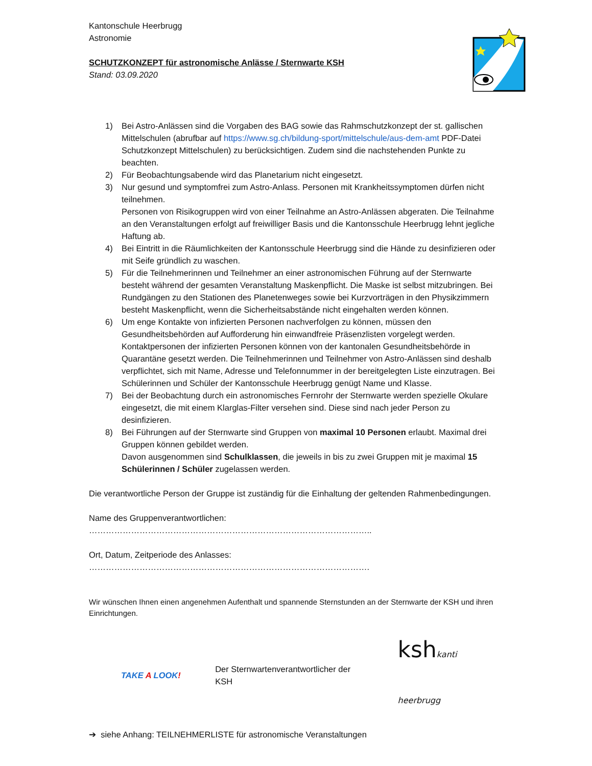Kantonschule Heerbrugg
Astronomie
SCHUTZKONZEPT für astronomische Anlässe / Sternwarte KSH
Stand: 03.09.2020
1) Bei Astro-Anlässen sind die Vorgaben des BAG sowie das Rahmschutzkonzept der st. gallischen Mittelschulen (abrufbar auf https://www.sg.ch/bildung-sport/mittelschule/aus-dem-amt PDF-Datei Schutzkonzept Mittelschulen) zu berücksichtigen. Zudem sind die nachstehenden Punkte zu beachten.
2) Für Beobachtungsabende wird das Planetarium nicht eingesetzt.
3) Nur gesund und symptomfrei zum Astro-Anlass. Personen mit Krankheitssymptomen dürfen nicht teilnehmen.
Personen von Risikogruppen wird von einer Teilnahme an Astro-Anlässen abgeraten. Die Teilnahme an den Veranstaltungen erfolgt auf freiwilliger Basis und die Kantonsschule Heerbrugg lehnt jegliche Haftung ab.
4) Bei Eintritt in die Räumlichkeiten der Kantonsschule Heerbrugg sind die Hände zu desinfizieren oder mit Seife gründlich zu waschen.
5) Für die Teilnehmerinnen und Teilnehmer an einer astronomischen Führung auf der Sternwarte besteht während der gesamten Veranstaltung Maskenpflicht. Die Maske ist selbst mitzubringen. Bei Rundgängen zu den Stationen des Planetenweges sowie bei Kurzvorträgen in den Physikzimmern besteht Maskenpflicht, wenn die Sicherheitsabstände nicht eingehalten werden können.
6) Um enge Kontakte von infizierten Personen nachverfolgen zu können, müssen den Gesundheitsbehörden auf Aufforderung hin einwandfreie Präsenzlisten vorgelegt werden. Kontaktpersonen der infizierten Personen können von der kantonalen Gesundheitsbehörde in Quarantäne gesetzt werden. Die Teilnehmerinnen und Teilnehmer von Astro-Anlässen sind deshalb verpflichtet, sich mit Name, Adresse und Telefonnummer in der bereitgelegten Liste einzutragen. Bei Schülerinnen und Schüler der Kantonsschule Heerbrugg genügt Name und Klasse.
7) Bei der Beobachtung durch ein astronomisches Fernrohr der Sternwarte werden spezielle Okulare eingesetzt, die mit einem Klarglas-Filter versehen sind. Diese sind nach jeder Person zu desinfizieren.
8) Bei Führungen auf der Sternwarte sind Gruppen von maximal 10 Personen erlaubt. Maximal drei Gruppen können gebildet werden.
Davon ausgenommen sind Schulklassen, die jeweils in bis zu zwei Gruppen mit je maximal 15 Schülerinnen / Schüler zugelassen werden.
Die verantwortliche Person der Gruppe ist zuständig für die Einhaltung der geltenden Rahmenbedingungen.
Name des Gruppenverantwortlichen: ………………………………………………………………………………………..
Ort, Datum, Zeitperiode des Anlasses: ……………………………………………………………………………………….
Wir wünschen Ihnen einen angenehmen Aufenthalt und spannende Sternstunden an der Sternwarte der KSH und ihren Einrichtungen.
TAKE A LOOK! Der Sternwartenverantwortlicher der KSH kshkanti heerbrugg
➔ siehe Anhang: TEILNEHMERLISTE für astronomische Veranstaltungen